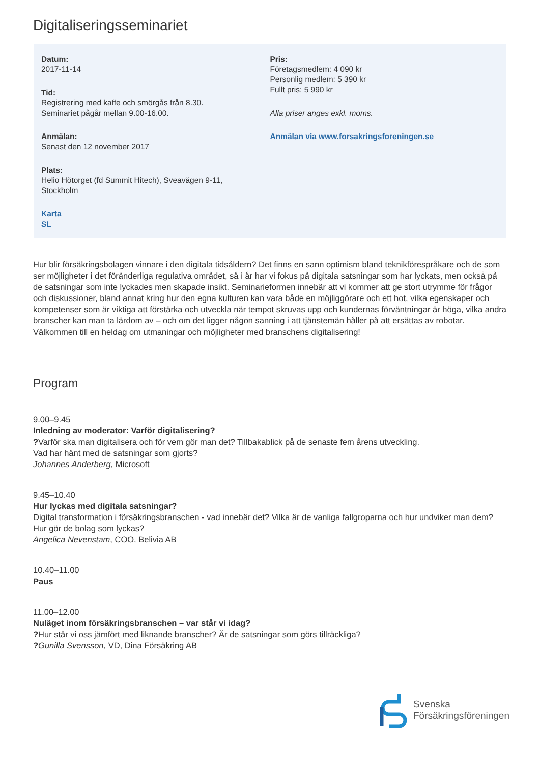Digitaliseringsseminariet
Datum:
2017-11-14
Tid:
Registrering med kaffe och smörgås från 8.30.
Seminariet pågår mellan 9.00-16.00.
Anmälan:
Senast den 12 november 2017
Plats:
Helio Hötorget (fd Summit Hitech), Sveavägen 9-11,
Stockholm
Karta
SL
Pris:
Företagsmedlem: 4 090 kr
Personlig medlem: 5 390 kr
Fullt pris: 5 990 kr
Alla priser anges exkl. moms.
Anmälan via www.forsakringsforeningen.se
Hur blir försäkringsbolagen vinnare i den digitala tidsåldern? Det finns en sann optimism bland teknikförespråkare och de som ser möjligheter i det föränderliga regulativa området, så i år har vi fokus på digitala satsningar som har lyckats, men också på de satsningar som inte lyckades men skapade insikt. Seminarieformen innebär att vi kommer att ge stort utrymme för frågor och diskussioner, bland annat kring hur den egna kulturen kan vara både en möjliggörare och ett hot, vilka egenskaper och kompetenser som är viktiga att förstärka och utveckla när tempot skruvas upp och kundernas förväntningar är höga, vilka andra branscher kan man ta lärdom av – och om det ligger någon sanning i att tjänstemän håller på att ersättas av robotar. Välkommen till en heldag om utmaningar och möjligheter med branschens digitalisering!
Program
9.00–9.45
Inledning av moderator: Varför digitalisering?
?Varför ska man digitalisera och för vem gör man det? Tillbakablick på de senaste fem årens utveckling.
Vad har hänt med de satsningar som gjorts?
Johannes Anderberg, Microsoft
9.45–10.40
Hur lyckas med digitala satsningar?
Digital transformation i försäkringsbranschen - vad innebär det? Vilka är de vanliga fallgroparna och hur undviker man dem? Hur gör de bolag som lyckas?
Angelica Nevenstam, COO, Belivia AB
10.40–11.00
Paus
11.00–12.00
Nuläget inom försäkringsbranschen – var står vi idag?
?Hur står vi oss jämfört med liknande branscher? Är de satsningar som görs tillräckliga?
?Gunilla Svensson, VD, Dina Försäkring AB
Svenska
Försäkringsföreningen